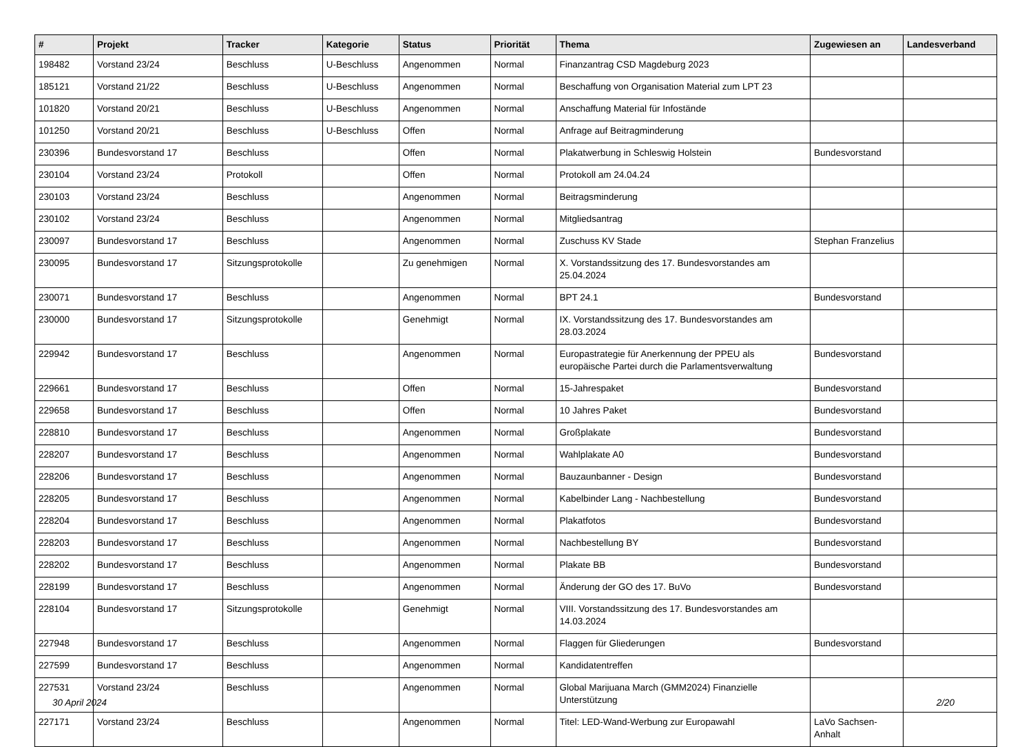| # | Projekt | Tracker | Kategorie | Status | Priorität | Thema | Zugewiesen an | Landesverband |
| --- | --- | --- | --- | --- | --- | --- | --- | --- |
| 198482 | Vorstand 23/24 | Beschluss | U-Beschluss | Angenommen | Normal | Finanzantrag CSD Magdeburg 2023 | | |
| 185121 | Vorstand 21/22 | Beschluss | U-Beschluss | Angenommen | Normal | Beschaffung von Organisation Material zum LPT 23 | | |
| 101820 | Vorstand 20/21 | Beschluss | U-Beschluss | Angenommen | Normal | Anschaffung Material für Infostände | | |
| 101250 | Vorstand 20/21 | Beschluss | U-Beschluss | Offen | Normal | Anfrage auf Beitragminderung | | |
| 230396 | Bundesvorstand 17 | Beschluss | | Offen | Normal | Plakatwerbung in Schleswig Holstein | Bundesvorstand | |
| 230104 | Vorstand 23/24 | Protokoll | | Offen | Normal | Protokoll am 24.04.24 | | |
| 230103 | Vorstand 23/24 | Beschluss | | Angenommen | Normal | Beitragsminderung | | |
| 230102 | Vorstand 23/24 | Beschluss | | Angenommen | Normal | Mitgliedsantrag | | |
| 230097 | Bundesvorstand 17 | Beschluss | | Angenommen | Normal | Zuschuss KV Stade | Stephan Franzelius | |
| 230095 | Bundesvorstand 17 | Sitzungsprotokolle | | Zu genehmigen | Normal | X. Vorstandssitzung des 17. Bundesvorstandes am 25.04.2024 | | |
| 230071 | Bundesvorstand 17 | Beschluss | | Angenommen | Normal | BPT 24.1 | Bundesvorstand | |
| 230000 | Bundesvorstand 17 | Sitzungsprotokolle | | Genehmigt | Normal | IX. Vorstandssitzung des 17. Bundesvorstandes am 28.03.2024 | | |
| 229942 | Bundesvorstand 17 | Beschluss | | Angenommen | Normal | Europastrategie für Anerkennung der PPEU als europäische Partei durch die Parlamentsverwaltung | Bundesvorstand | |
| 229661 | Bundesvorstand 17 | Beschluss | | Offen | Normal | 15-Jahrespaket | Bundesvorstand | |
| 229658 | Bundesvorstand 17 | Beschluss | | Offen | Normal | 10 Jahres Paket | Bundesvorstand | |
| 228810 | Bundesvorstand 17 | Beschluss | | Angenommen | Normal | Großplakate | Bundesvorstand | |
| 228207 | Bundesvorstand 17 | Beschluss | | Angenommen | Normal | Wahlplakate A0 | Bundesvorstand | |
| 228206 | Bundesvorstand 17 | Beschluss | | Angenommen | Normal | Bauzaunbanner - Design | Bundesvorstand | |
| 228205 | Bundesvorstand 17 | Beschluss | | Angenommen | Normal | Kabelbinder Lang - Nachbestellung | Bundesvorstand | |
| 228204 | Bundesvorstand 17 | Beschluss | | Angenommen | Normal | Plakatfotos | Bundesvorstand | |
| 228203 | Bundesvorstand 17 | Beschluss | | Angenommen | Normal | Nachbestellung BY | Bundesvorstand | |
| 228202 | Bundesvorstand 17 | Beschluss | | Angenommen | Normal | Plakate BB | Bundesvorstand | |
| 228199 | Bundesvorstand 17 | Beschluss | | Angenommen | Normal | Änderung der GO des 17. BuVo | Bundesvorstand | |
| 228104 | Bundesvorstand 17 | Sitzungsprotokolle | | Genehmigt | Normal | VIII. Vorstandssitzung des 17. Bundesvorstandes am 14.03.2024 | | |
| 227948 | Bundesvorstand 17 | Beschluss | | Angenommen | Normal | Flaggen für Gliederungen | Bundesvorstand | |
| 227599 | Bundesvorstand 17 | Beschluss | | Angenommen | Normal | Kandidatentreffen | | |
| 227531 | Vorstand 23/24 | Beschluss | | Angenommen | Normal | Global Marijuana March (GMM2024) Finanzielle Unterstützung | | |
| 227171 | Vorstand 23/24 | Beschluss | | Angenommen | Normal | Titel: LED-Wand-Werbung zur Europawahl | LaVo Sachsen-Anhalt | |
30 April 2024 2/20